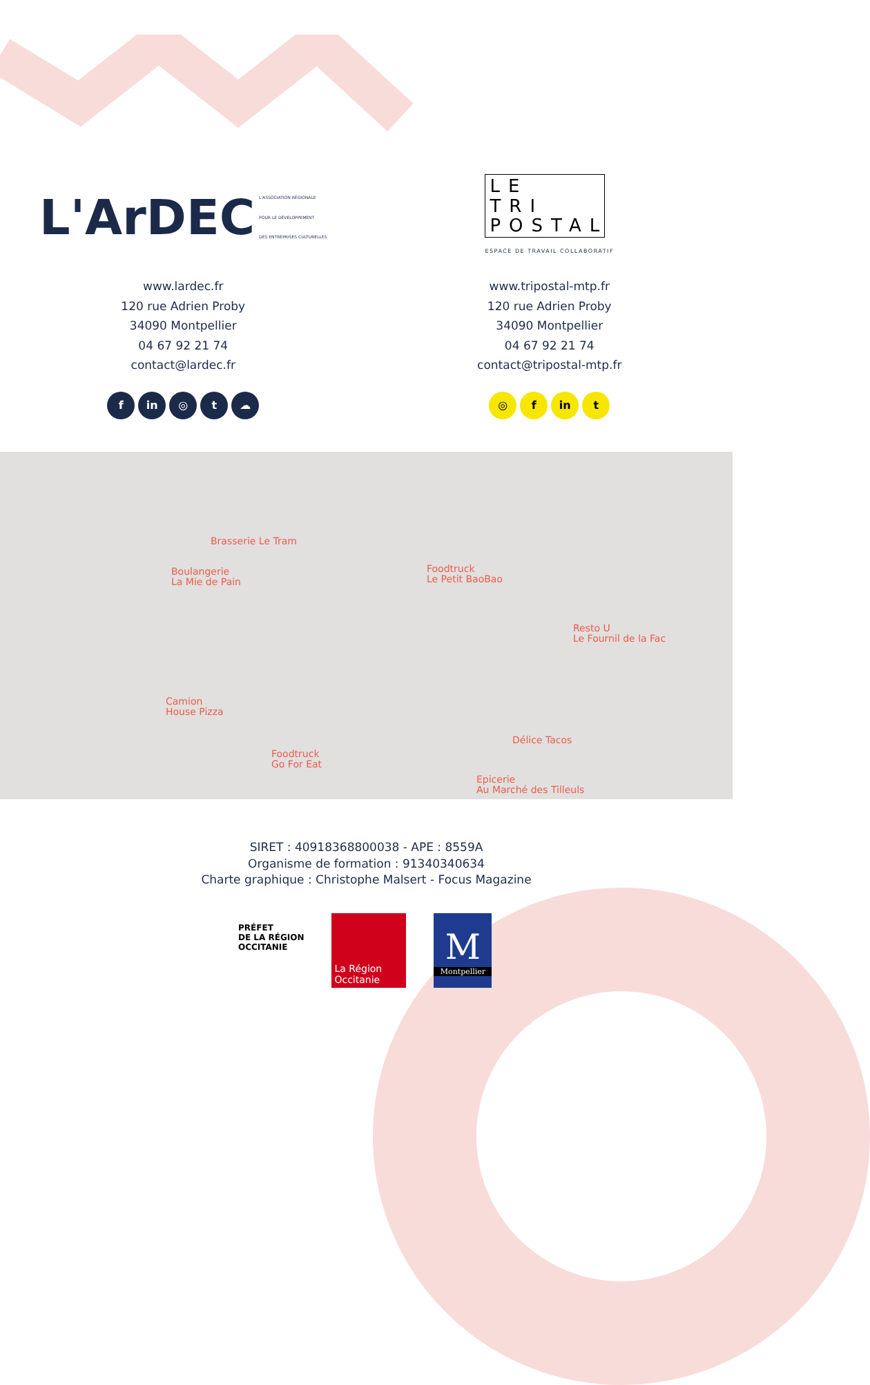L'ArDEC
L'ASSOCIATION RÉGIONALE
POUR LE DÉVELOPPEMENT
DES ENTREPRISES CULTURELLES
www.lardec.fr
120 rue Adrien Proby
34090 Montpellier
04 67 92 21 74
contact@lardec.fr
f in ◎ t ☁
LE
TRI
POSTAL
ESPACE DE TRAVAIL COLLABORATIF
www.tripostal-mtp.fr
120 rue Adrien Proby
34090 Montpellier
04 67 92 21 74
contact@tripostal-mtp.fr
◎ f in t
Brasserie Le Tram
Boulangerie
La Mie de Pain
Foodtruck
Le Petit BaoBao
Resto U
Le Fournil de la Fac
Camion
House Pizza
Délice Tacos
Foodtruck
Go For Eat
Epicerie
Au Marché des Tilleuls
SIRET : 40918368800038 - APE : 8559A
Organisme de formation : 91340340634
Charte graphique : Christophe Malsert - Focus Magazine
PRÉFET
DE LA RÉGION
OCCITANIE
La Région
Occitanie
M
Montpellier